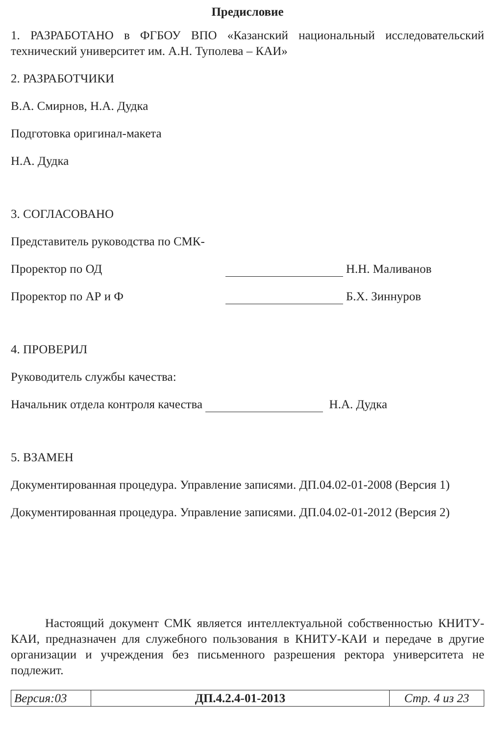Предисловие
1. РАЗРАБОТАНО в ФГБОУ ВПО «Казанский национальный исследовательский технический университет им. А.Н. Туполева – КАИ»
2. РАЗРАБОТЧИКИ
В.А. Смирнов, Н.А. Дудка
Подготовка оригинал-макета
Н.А. Дудка
3. СОГЛАСОВАНО
Представитель руководства по СМК-
Проректор по ОД Н.Н. Маливанов
Проректор по АР и Ф Б.Х. Зиннуров
4. ПРОВЕРИЛ
Руководитель службы качества:
Начальник отдела контроля качества Н.А. Дудка
5. ВЗАМЕН
Документированная процедура. Управление записями. ДП.04.02-01-2008 (Версия 1)
Документированная процедура. Управление записями. ДП.04.02-01-2012 (Версия 2)
Настоящий документ СМК является интеллектуальной собственностью КНИТУ-КАИ, предназначен для служебного пользования в КНИТУ-КАИ и передаче в другие организации и учреждения без письменного разрешения ректора университета не подлежит.
| Версия:03 | ДП.4.2.4-01-2013 | Стр. 4 из 23 |